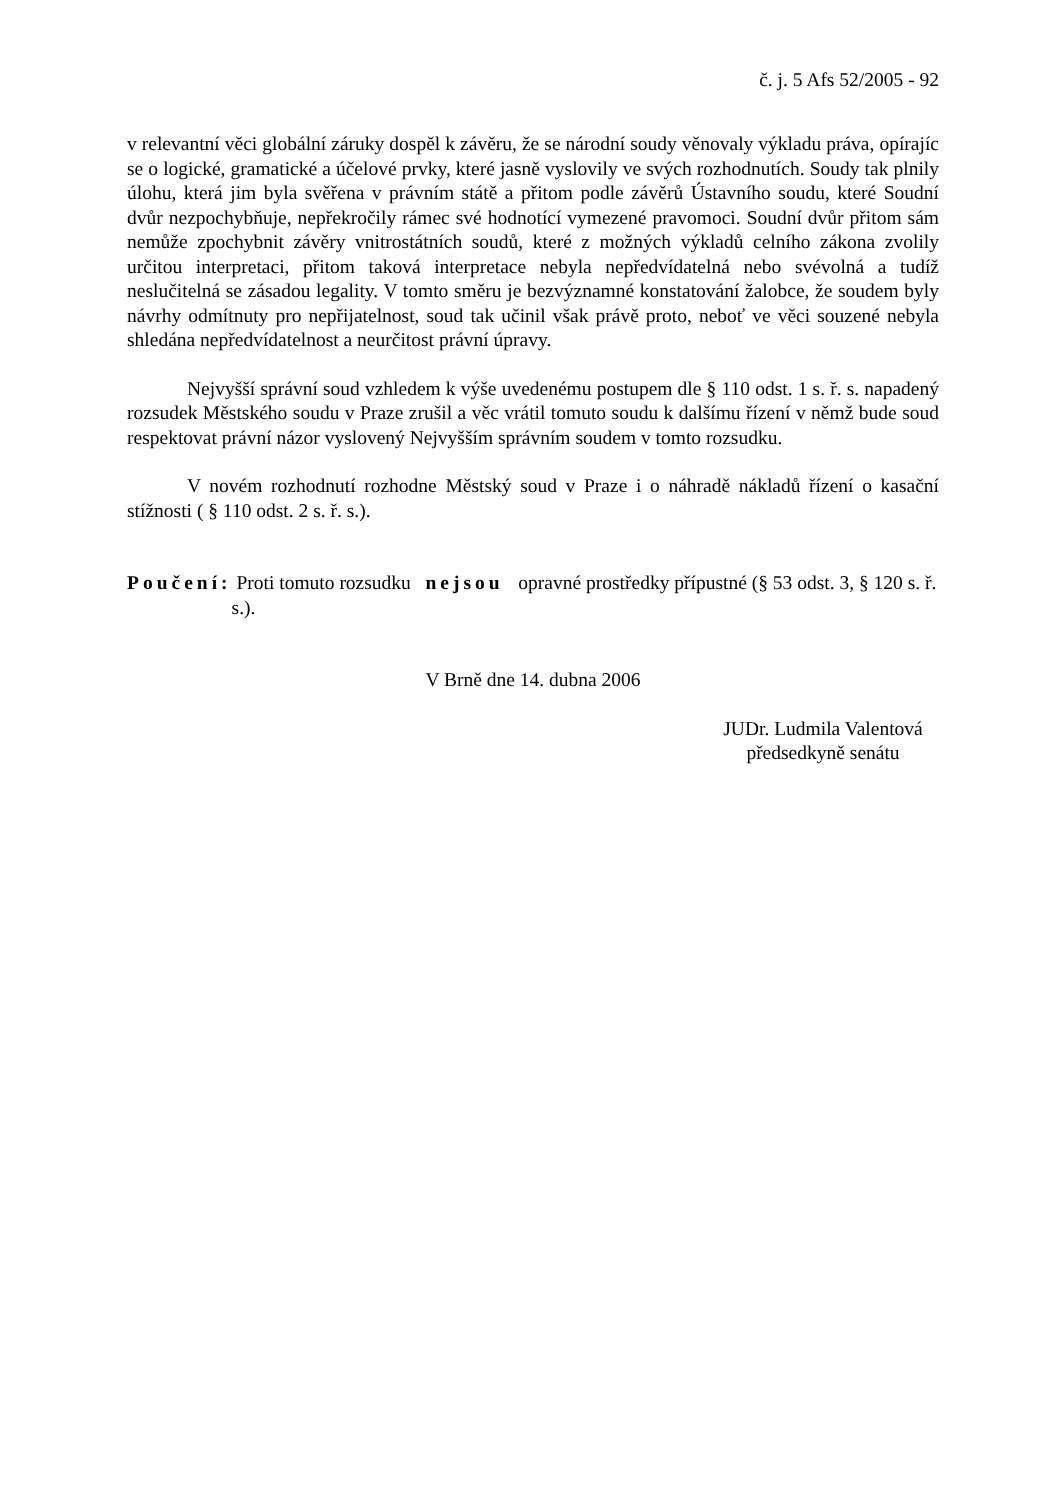č. j. 5 Afs 52/2005 - 92
v relevantní věci globální záruky dospěl k závěru, že se národní soudy věnovaly výkladu práva, opírajíc se o logické, gramatické a účelové prvky, které jasně vyslovily ve svých rozhodnutích. Soudy tak plnily úlohu, která jim byla svěřena v právním státě a přitom podle závěrů Ústavního soudu, které Soudní dvůr nezpochybňuje, nepřekročily rámec své hodnotící vymezené pravomoci. Soudní dvůr přitom sám nemůže zpochybnit závěry vnitrostátních soudů, které z možných výkladů celního zákona zvolily určitou interpretaci, přitom taková interpretace nebyla nepředvídatelná nebo svévolná a tudíž neslučitelná se zásadou legality. V tomto směru je bezvýznamné konstatování žalobce, že soudem byly návrhy odmítnuty pro nepřijatelnost, soud tak učinil však právě proto, neboť ve věci souzené nebyla shledána nepředvídatelnost a neurčitost právní úpravy.
Nejvyšší správní soud vzhledem k výše uvedenému postupem dle § 110 odst. 1 s. ř. s. napadený rozsudek Městského soudu v Praze zrušil a věc vrátil tomuto soudu k dalšímu řízení v němž bude soud respektovat právní názor vyslovený Nejvyšším správním soudem v tomto rozsudku.
V novém rozhodnutí rozhodne Městský soud v Praze i o náhradě nákladů řízení o kasační stížnosti ( § 110 odst. 2 s. ř. s.).
Poučení: Proti tomuto rozsudku nejsou opravné prostředky přípustné (§ 53 odst. 3, § 120 s. ř. s.).
V Brně dne 14. dubna 2006
JUDr. Ludmila Valentová
předsedkyně senátu